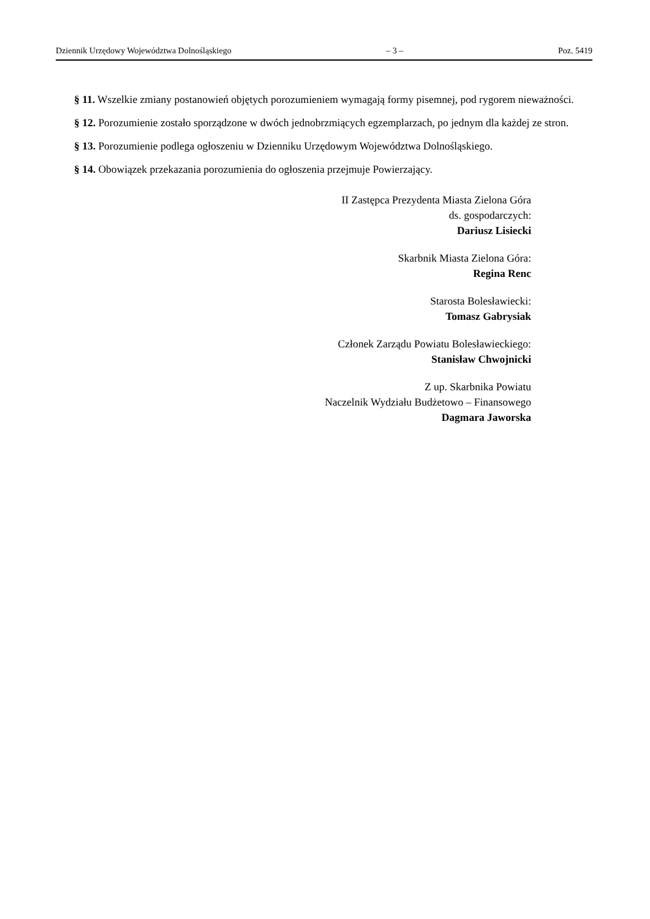Dziennik Urzędowy Województwa Dolnośląskiego – 3 – Poz. 5419
§ 11. Wszelkie zmiany postanowień objętych porozumieniem wymagają formy pisemnej, pod rygorem nieważności.
§ 12. Porozumienie zostało sporządzone w dwóch jednobrzmiących egzemplarzach, po jednym dla każdej ze stron.
§ 13. Porozumienie podlega ogłoszeniu w Dzienniku Urzędowym Województwa Dolnośląskiego.
§ 14. Obowiązek przekazania porozumienia do ogłoszenia przejmuje Powierzający.
II Zastępca Prezydenta Miasta Zielona Góra
ds. gospodarczych:
Dariusz Lisiecki
Skarbnik Miasta Zielona Góra:
Regina Renc
Starosta Bolesławiecki:
Tomasz Gabrysiak
Członek Zarządu Powiatu Bolesławieckiego:
Stanisław Chwojnicki
Z up. Skarbnika Powiatu
Naczelnik Wydziału Budżetowo – Finansowego
Dagmara Jaworska